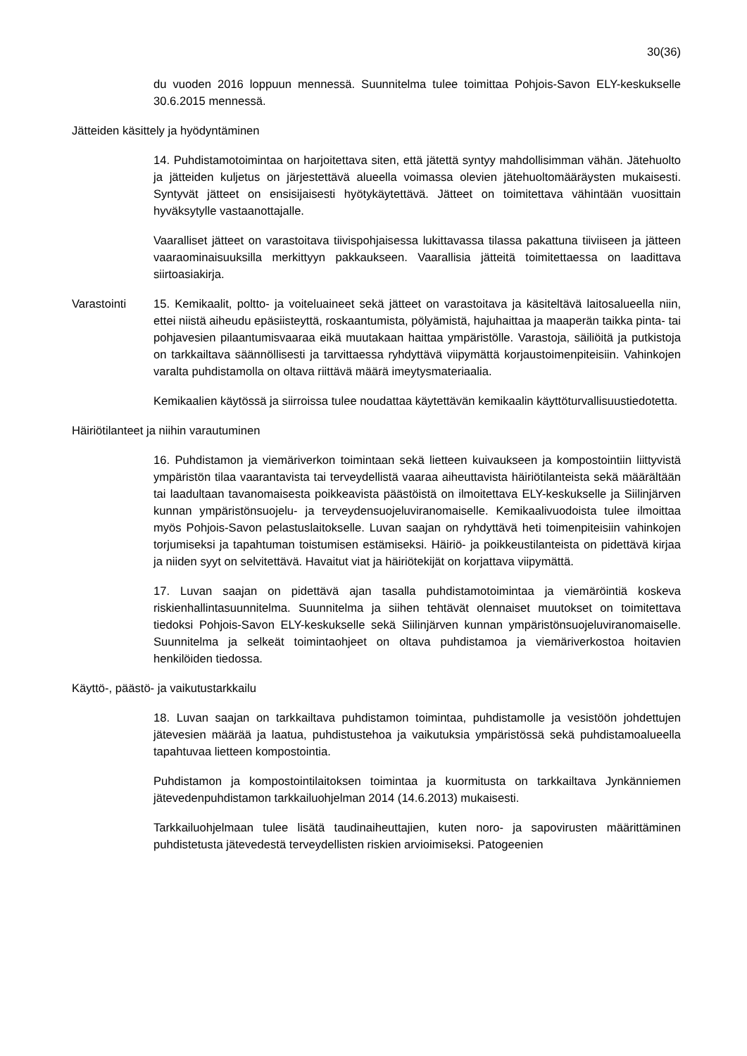30(36)
du vuoden 2016 loppuun mennessä. Suunnitelma tulee toimittaa Pohjois-Savon ELY-keskukselle 30.6.2015 mennessä.
Jätteiden käsittely ja hyödyntäminen
14. Puhdistamotoimintaa on harjoitettava siten, että jätettä syntyy mahdollisimman vähän. Jätehuolto ja jätteiden kuljetus on järjestettävä alueella voimassa olevien jätehuoltomääräysten mukaisesti. Syntyvät jätteet on ensisijaisesti hyötykäytettävä. Jätteet on toimitettava vähintään vuosittain hyväksytylle vastaanottajalle.
Vaaralliset jätteet on varastoitava tiivispohjaisessa lukittavassa tilassa pakattuna tiiviiseen ja jätteen vaaraominaisuuksilla merkittyyn pakkaukseen. Vaarallisia jätteitä toimitettaessa on laadittava siirtoasiakirja.
Varastointi 15. Kemikaalit, poltto- ja voiteluaineet sekä jätteet on varastoitava ja käsiteltävä laitosalueella niin, ettei niistä aiheudu epäsiisteyttä, roskaantumista, pölyämistä, hajuhaittaa ja maaperän taikka pinta- tai pohjavesien pilaantumisvaaraa eikä muutakaan haittaa ympäristölle. Varastoja, säiliöitä ja putkistoja on tarkkailtava säännöllisesti ja tarvittaessa ryhdyttävä viipymättä korjaustoimenpiteisiin. Vahinkojen varalta puhdistamolla on oltava riittävä määrä imeytysmateriaalia.
Kemikaalien käytössä ja siirroissa tulee noudattaa käytettävän kemikaalin käyttöturvallisuustiedotetta.
Häiriötilanteet ja niihin varautuminen
16. Puhdistamon ja viemäriverkon toimintaan sekä lietteen kuivaukseen ja kompostointiin liittyvistä ympäristön tilaa vaarantavista tai terveydellistä vaaraa aiheuttavista häiriötilanteista sekä määrältään tai laadultaan tavanomaisesta poikkeavista päästöistä on ilmoitettava ELY-keskukselle ja Siilinjärven kunnan ympäristönsuojelu- ja terveydensuojeluviranomaiselle. Kemikaalivuodoista tulee ilmoittaa myös Pohjois-Savon pelastuslaitokselle. Luvan saajan on ryhdyttävä heti toimenpiteisiin vahinkojen torjumiseksi ja tapahtuman toistumisen estämiseksi. Häiriö- ja poikkeustilanteista on pidettävä kirjaa ja niiden syyt on selvitettävä. Havaitut viat ja häiriötekijät on korjattava viipymättä.
17. Luvan saajan on pidettävä ajan tasalla puhdistamotoimintaa ja viemäröintiä koskeva riskienhallintasuunnitelma. Suunnitelma ja siihen tehtävät olennaiset muutokset on toimitettava tiedoksi Pohjois-Savon ELY-keskukselle sekä Siilinjärven kunnan ympäristönsuojeluviranomaiselle. Suunnitelma ja selkeät toimintaohjeet on oltava puhdistamoa ja viemäriverkostoa hoitavien henkilöiden tiedossa.
Käyttö-, päästö- ja vaikutustarkkailu
18. Luvan saajan on tarkkailtava puhdistamon toimintaa, puhdistamolle ja vesistöön johdettujen jätevesien määrää ja laatua, puhdistustehoa ja vaikutuksia ympäristössä sekä puhdistamoalueella tapahtuvaa lietteen kompostointia.
Puhdistamon ja kompostointilaitoksen toimintaa ja kuormitusta on tarkkailtava Jynkänniemen jätevedenpuhdistamon tarkkailuohjelman 2014 (14.6.2013) mukaisesti.
Tarkkailuohjelmaan tulee lisätä taudinaiheuttajien, kuten noro- ja sapovirusten määrittäminen puhdistetusta jätevedestä terveydellisten riskien arvioimiseksi. Patogeenien